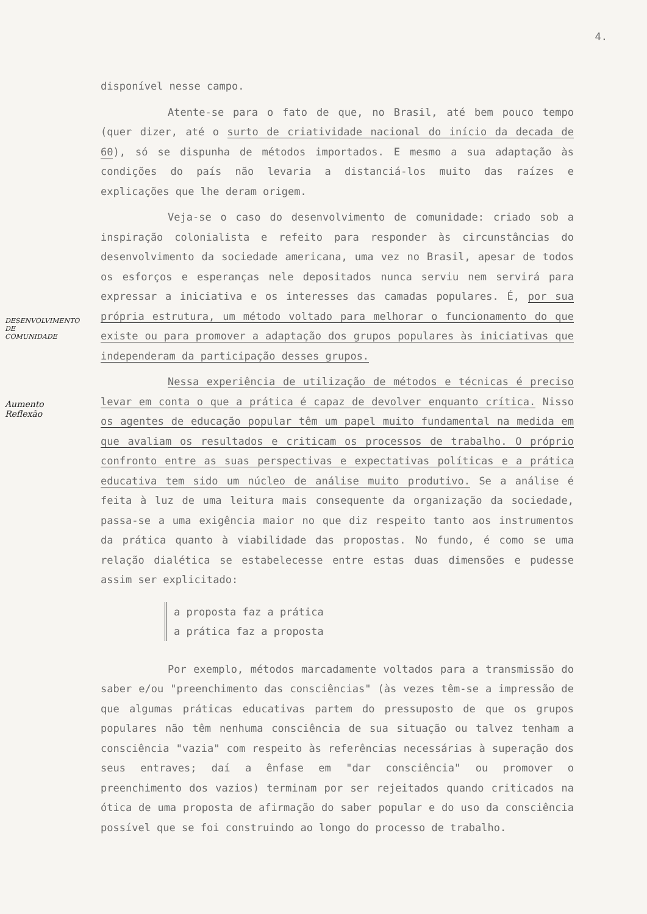4.
disponível nesse campo.
Atente-se para o fato de que, no Brasil, até bem pouco tempo (quer dizer, até o surto de criatividade nacional do início da decada de 60), só se dispunha de métodos importados. E mesmo a sua adaptação às condições do país não levaria a distanciá-los muito das raízes e explicações que lhe deram origem.
Veja-se o caso do desenvolvimento de comunidade: criado sob a inspiração colonialista e refeito para responder às circunstâncias do desenvolvimento da sociedade americana, uma vez no Brasil, apesar de todos os esforços e esperanças nele depositados nunca serviu nem servirá para expressar a iniciativa e os interesses das camadas populares. É, por sua própria estrutura, um método voltado para melhorar o funcionamento do que existe ou para promover a adaptação dos grupos populares às iniciativas que independeram da participação desses grupos.
Nessa experiência de utilização de métodos e técnicas é preciso levar em conta o que a prática é capaz de devolver enquanto crítica. Nisso os agentes de educação popular têm um papel muito fundamental na medida em que avaliam os resultados e criticam os processos de trabalho. O próprio confronto entre as suas perspectivas e expectativas políticas e a prática educativa tem sido um núcleo de análise muito produtivo. Se a análise é feita à luz de uma leitura mais consequente da organização da sociedade, passa-se a uma exigência maior no que diz respeito tanto aos instrumentos da prática quanto à viabilidade das propostas. No fundo, é como se uma relação dialética se estabelecesse entre estas duas dimensões e pudesse assim ser explicitado:
a proposta faz a prática
a prática faz a proposta
Por exemplo, métodos marcadamente voltados para a transmissão do saber e/ou "preenchimento das consciências" (às vezes têm-se a impressão de que algumas práticas educativas partem do pressuposto de que os grupos populares não têm nenhuma consciência de sua situação ou talvez tenham a consciência "vazia" com respeito às referências necessárias à superação dos seus entraves; daí a ênfase em "dar consciência" ou promover o preenchimento dos vazios) terminam por ser rejeitados quando criticados na ótica de uma proposta de afirmação do saber popular e do uso da consciência possível que se foi construindo ao longo do processo de trabalho.
DESENVOLVIMENTO
DE
COMUNIDADE
Aumento
Reflexão